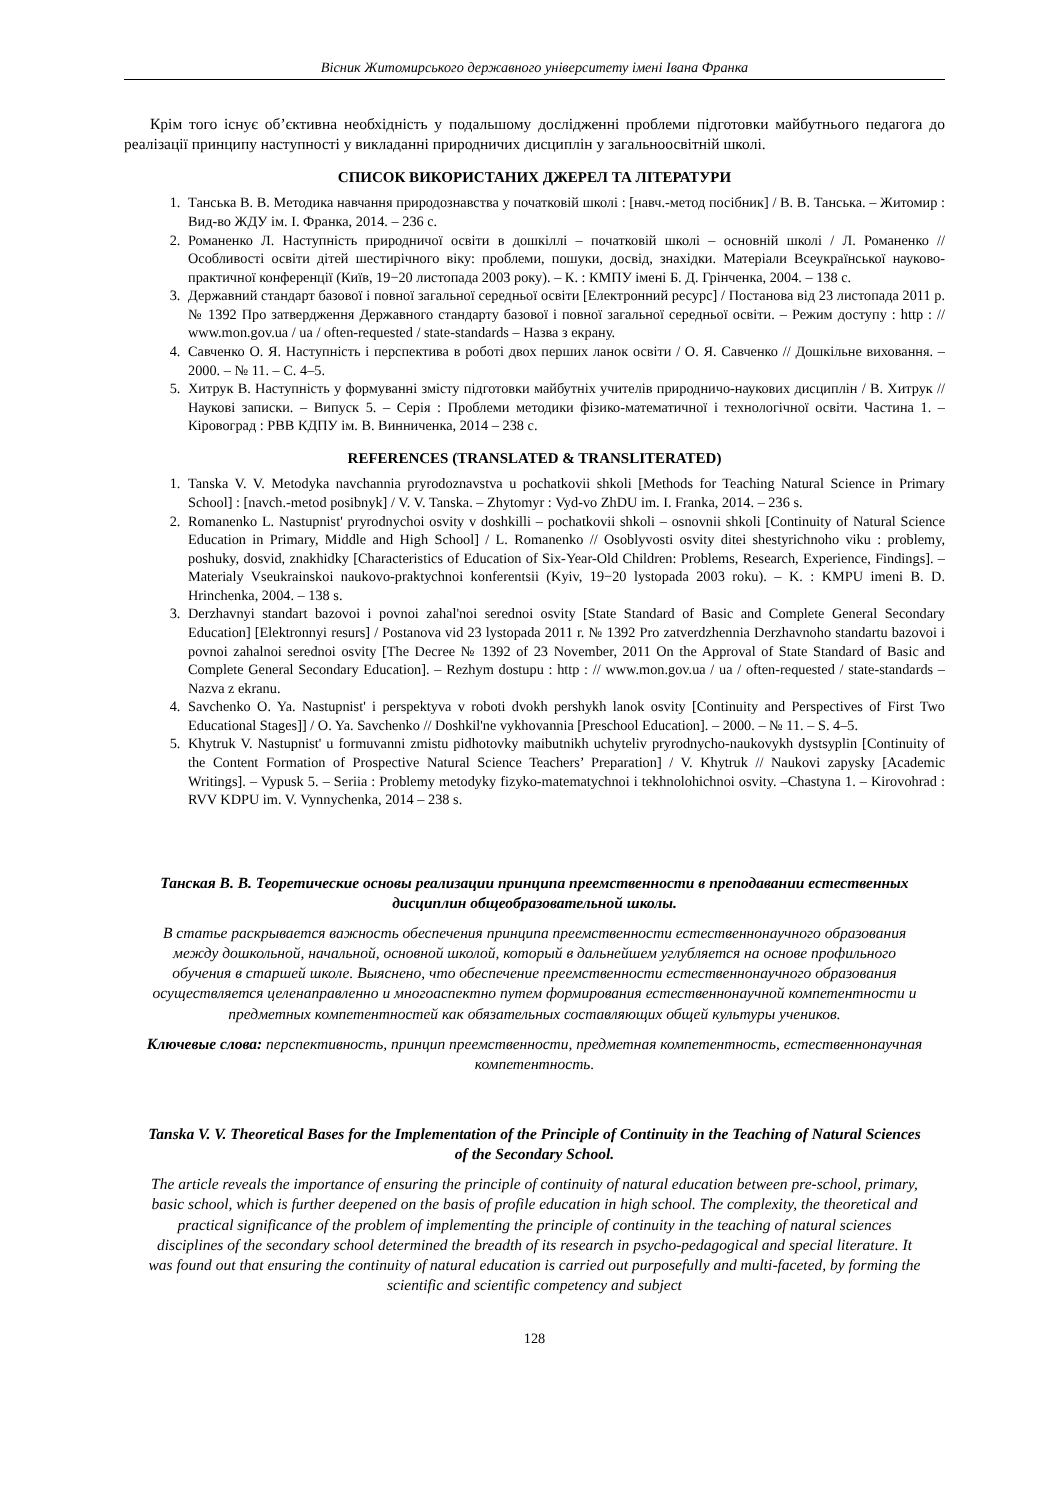Вісник Житомирського державного університету імені Івана Франка
Крім того існує об’єктивна необхідність у подальшому дослідженні проблеми підготовки майбутнього педагога до реалізації принципу наступності у викладанні природничих дисциплін у загальноосвітній школі.
СПИСОК ВИКОРИСТАНИХ ДЖЕРЕЛ ТА ЛІТЕРАТУРИ
1. Танська В. В. Методика навчання природознавства у початковій школі : [навч.-метод посібник] / В. В. Танська. – Житомир : Вид-во ЖДУ ім. І. Франка, 2014. – 236 с.
2. Романенко Л. Наступність природничої освіти в дошкіллі – початковій школі – основній школі / Л. Романенко // Особливості освіти дітей шестирічного віку: проблеми, пошуки, досвід, знахідки. Матеріали Всеукраїнської науково-практичної конференції (Київ, 19−20 листопада 2003 року). – К. : КМПУ імені Б. Д. Грінченка, 2004. – 138 с.
3. Державний стандарт базової і повної загальної середньої освіти [Електронний ресурс] / Постанова від 23 листопада 2011 р. № 1392 Про затвердження Державного стандарту базової і повної загальної середньої освіти. – Режим доступу : http : // www.mon.gov.ua / ua / often-requested / state-standards – Назва з екрану.
4. Савченко О. Я. Наступність і перспектива в роботі двох перших ланок освіти / О. Я. Савченко // Дошкільне виховання. – 2000. – № 11. – С. 4–5.
5. Хитрук В. Наступність у формуванні змісту підготовки майбутніх учителів природничо-наукових дисциплін / В. Хитрук // Наукові записки. – Випуск 5. – Серія : Проблеми методики фізико-математичної і технологічної освіти. Частина 1. – Кіровоград : РВВ КДПУ ім. В. Винниченка, 2014 – 238 с.
REFERENCES (TRANSLATED & TRANSLITERATED)
1. Tanska V. V. Metodyka navchannia pryrodoznavstva u pochatkovii shkoli [Methods for Teaching Natural Science in Primary School] : [navch.-metod posibnyk] / V. V. Tanska. – Zhytomyr : Vyd-vo ZhDU im. I. Franka, 2014. – 236 s.
2. Romanenko L. Nastupnist' pryrodnychoi osvity v doshkilli – pochatkovii shkoli – osnovnii shkoli [Continuity of Natural Science Education in Primary, Middle and High School] / L. Romanenko // Osoblyvosti osvity ditei shestyrichnoho viku : problemy, poshuky, dosvid, znakhidky [Characteristics of Education of Six-Year-Old Children: Problems, Research, Experience, Findings]. – Materialy Vseukrainskoi naukovo-praktychnoi konferentsii (Kyiv, 19−20 lystopada 2003 roku). – K. : KMPU imeni B. D. Hrinchenka, 2004. – 138 s.
3. Derzhavnyi standart bazovoi i povnoi zahal'noi serednoi osvity [State Standard of Basic and Complete General Secondary Education] [Elektronnyi resurs] / Postanova vid 23 lystopada 2011 r. № 1392 Pro zatverdzhennia Derzhavnoho standartu bazovoi i povnoi zahalnoi serednoi osvity [The Decree № 1392 of 23 November, 2011 On the Approval of State Standard of Basic and Complete General Secondary Education]. – Rezhym dostupu : http : // www.mon.gov.ua / ua / often-requested / state-standards – Nazva z ekranu.
4. Savchenko O. Ya. Nastupnist' i perspektyva v roboti dvokh pershykh lanok osvity [Continuity and Perspectives of First Two Educational Stages]] / O. Ya. Savchenko // Doshkil'ne vykhovannia [Preschool Education]. – 2000. – № 11. – S. 4–5.
5. Khytruk V. Nastupnist' u formuvanni zmistu pidhotovky maibutnikh uchyteliv pryrodnycho-naukovykh dystsyplin [Continuity of the Content Formation of Prospective Natural Science Teachers’ Preparation] / V. Khytruk // Naukovi zapysky [Academic Writings]. – Vypusk 5. – Seriia : Problemy metodyky fizyko-matematychnoi i tekhnolohichnoi osvity. –Chastyna 1. – Kirovohrad : RVV KDPU im. V. Vynnychenka, 2014 – 238 s.
Танская В. В. Теоретические основы реализации принципа преемственности в преподавании естественных дисциплин общеобразовательной школы.
В статье раскрывается важность обеспечения принципа преемственности естественнонаучного образования между дошкольной, начальной, основной школой, который в дальнейшем углубляется на основе профильного обучения в старшей школе. Выяснено, что обеспечение преемственности естественнонаучного образования осуществляется целенаправленно и многоаспектно путем формирования естественнонаучной компетентности и предметных компетентностей как обязательных составляющих общей культуры учеников.
Ключевые слова: перспективность, принцип преемственности, предметная компетентность, естественнонаучная компетентность.
Tanska V. V. Theoretical Bases for the Implementation of the Principle of Continuity in the Teaching of Natural Sciences of the Secondary School.
The article reveals the importance of ensuring the principle of continuity of natural education between pre-school, primary, basic school, which is further deepened on the basis of profile education in high school. The complexity, the theoretical and practical significance of the problem of implementing the principle of continuity in the teaching of natural sciences disciplines of the secondary school determined the breadth of its research in psycho-pedagogical and special literature. It was found out that ensuring the continuity of natural education is carried out purposefully and multi-faceted, by forming the scientific and scientific competency and subject
128